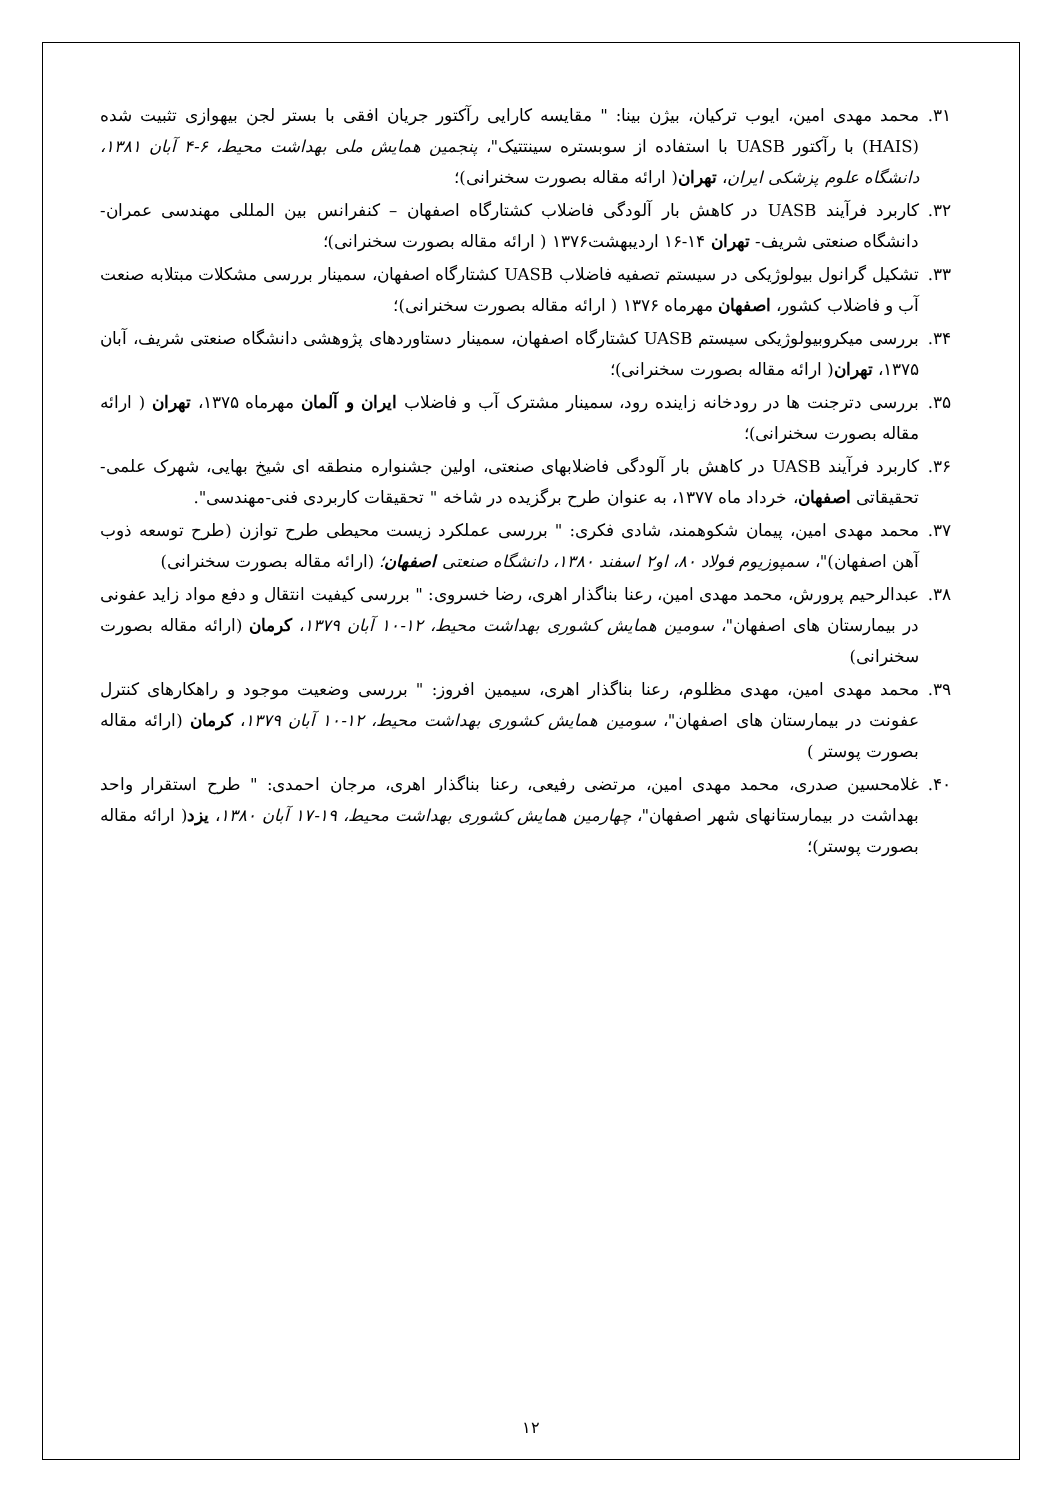۳۱. محمد مهدی امین، ایوب ترکیان، بیژن بینا: " مقایسه کارایی رآکتور جریان افقی با بستر لجن بیهوازی تثبیت شده (HAIS) با رآکتور UASB با استفاده از سوبستره سینتتیک"، پنجمین همایش ملی بهداشت محیط، ۶-۴ آبان ۱۳۸۱، دانشگاه علوم پزشکی ایران، تهران( ارائه مقاله بصورت سخنرانی)؛
۳۲. کاربرد فرآیند UASB در کاهش بار آلودگی فاضلاب کشتارگاه اصفهان – کنفرانس بین المللی مهندسی عمران- دانشگاه صنعتی شریف- تهران ۱۴-۱۶ اردیبهشت۱۳۷۶ ( ارائه مقاله بصورت سخنرانی)؛
۳۳. تشکیل گرانول بیولوژیکی در سیستم تصفیه فاضلاب UASB کشتارگاه اصفهان، سمینار بررسی مشکلات مبتلابه صنعت آب و فاضلاب کشور، اصفهان مهرماه ۱۳۷۶ ( ارائه مقاله بصورت سخنرانی)؛
۳۴. بررسی میکروبیولوژیکی سیستم UASB کشتارگاه اصفهان، سمینار دستاوردهای پژوهشی دانشگاه صنعتی شریف، آبان ۱۳۷۵، تهران( ارائه مقاله بصورت سخنرانی)؛
۳۵. بررسی دترجنت ها در رودخانه زاینده رود، سمینار مشترک آب و فاضلاب ایران و آلمان مهرماه ۱۳۷۵، تهران ( ارائه مقاله بصورت سخنرانی)؛
۳۶. کاربرد فرآیند UASB در کاهش بار آلودگی فاضلابهای صنعتی، اولین جشنواره منطقه ای شیخ بهایی، شهرک علمی- تحقیقاتی اصفهان، خرداد ماه ۱۳۷۷، به عنوان طرح برگزیده در شاخه " تحقیقات کاربردی فنی-مهندسی".
۳۷. محمد مهدی امین، پیمان شکوهمند، شادی فکری: " بررسی عملکرد زیست محیطی طرح توازن (طرح توسعه ذوب آهن اصفهان)"، سمپوزیوم فولاد ۸۰، او۲ اسفند ۱۳۸۰، دانشگاه صنعتی اصفهان؛ (ارائه مقاله بصورت سخنرانی)
۳۸. عبدالرحیم پرورش، محمد مهدی امین، رعنا بناگذار اهری، رضا خسروی: " بررسی کیفیت انتقال و دفع مواد زاید عفونی در بیمارستان های اصفهان"، سومین همایش کشوری بهداشت محیط، ۱۲-۱۰ آبان ۱۳۷۹، کرمان (ارائه مقاله بصورت سخنرانی)
۳۹. محمد مهدی امین، مهدی مظلوم، رعنا بناگذار اهری، سیمین افروز: " بررسی وضعیت موجود و راهکارهای کنترل عفونت در بیمارستان های اصفهان"، سومین همایش کشوری بهداشت محیط، ۱۲-۱۰ آبان ۱۳۷۹، کرمان (ارائه مقاله بصورت پوستر )
۴۰. غلامحسین صدری، محمد مهدی امین، مرتضی رفیعی، رعنا بناگذار اهری، مرجان احمدی: " طرح استقرار واحد بهداشت در بیمارستانهای شهر اصفهان"، چهارمین همایش کشوری بهداشت محیط، ۱۹-۱۷ آبان ۱۳۸۰، یزد( ارائه مقاله بصورت پوستر)؛
۱۲